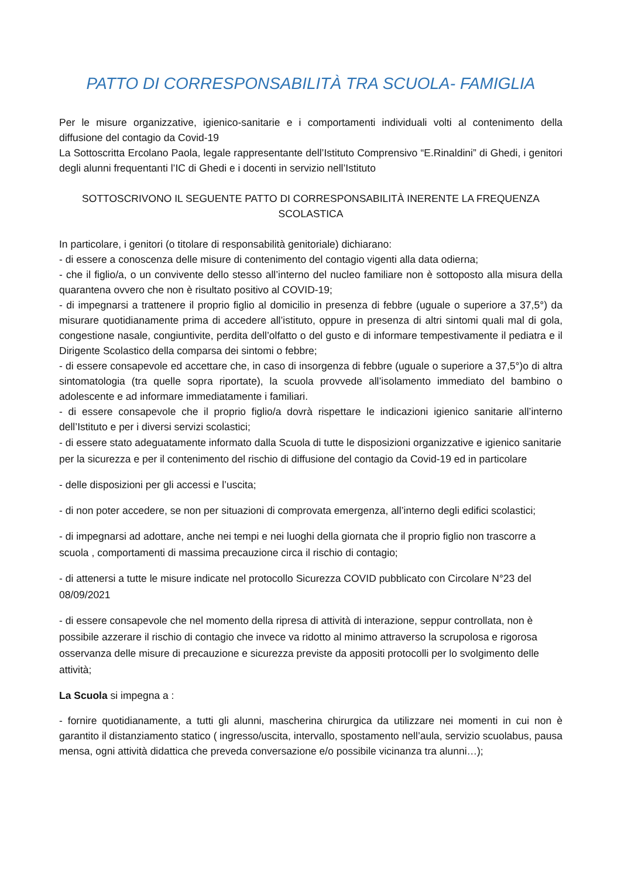PATTO DI CORRESPONSABILITÀ TRA SCUOLA- FAMIGLIA
Per le misure organizzative, igienico-sanitarie e i comportamenti individuali volti al contenimento della diffusione del contagio da Covid-19
La Sottoscritta Ercolano Paola, legale rappresentante dell’Istituto Comprensivo “E.Rinaldini” di Ghedi, i genitori degli alunni frequentanti l’IC di Ghedi e i docenti in servizio nell’Istituto
SOTTOSCRIVONO IL SEGUENTE PATTO DI CORRESPONSABILITÀ INERENTE LA FREQUENZA SCOLASTICA
In particolare, i genitori (o titolare di responsabilità genitoriale) dichiarano:
- di essere a conoscenza delle misure di contenimento del contagio vigenti alla data odierna;
- che il figlio/a, o un convivente dello stesso all’interno del nucleo familiare non è sottoposto alla misura della quarantena ovvero che non è risultato positivo al COVID-19;
- di impegnarsi a trattenere il proprio figlio al domicilio in presenza di febbre (uguale o superiore a 37,5°) da misurare quotidianamente prima di accedere all’istituto, oppure in presenza di altri sintomi quali mal di gola, congestione nasale, congiuntivite, perdita dell’olfatto o del gusto e di informare tempestivamente il pediatra e il Dirigente Scolastico della comparsa dei sintomi o febbre;
- di essere consapevole ed accettare che, in caso di insorgenza di febbre (uguale o superiore a 37,5°)o di altra sintomatologia (tra quelle sopra riportate), la scuola provvede all’isolamento immediato del bambino o adolescente e ad informare immediatamente i familiari.
- di essere consapevole che il proprio figlio/a dovrà rispettare le indicazioni igienico sanitarie all’interno dell’Istituto e per i diversi servizi scolastici;
- di essere stato adeguatamente informato dalla Scuola di tutte le disposizioni organizzative e igienico sanitarie per la sicurezza e per il contenimento del rischio di diffusione del contagio da Covid-19 ed in particolare
- delle disposizioni per gli accessi e l’uscita;
- di non poter accedere, se non per situazioni di comprovata emergenza, all’interno degli edifici scolastici;
- di impegnarsi ad adottare, anche nei tempi e nei luoghi della giornata che il proprio figlio non trascorre a scuola , comportamenti di massima precauzione circa il rischio di contagio;
- di attenersi a tutte le misure indicate nel protocollo Sicurezza COVID pubblicato con Circolare N°23 del 08/09/2021
- di essere consapevole che nel momento della ripresa di attività di interazione, seppur controllata, non è possibile azzerare il rischio di contagio che invece va ridotto al minimo attraverso la scrupolosa e rigorosa osservanza delle misure di precauzione e sicurezza previste da appositi protocolli per lo svolgimento delle attività;
La Scuola si impegna a :
- fornire quotidianamente, a tutti gli alunni, mascherina chirurgica da utilizzare nei momenti in cui non è garantito il distanziamento statico ( ingresso/uscita, intervallo, spostamento nell’aula, servizio scuolabus, pausa mensa, ogni attività didattica che preveda conversazione e/o possibile vicinanza tra alunni…);